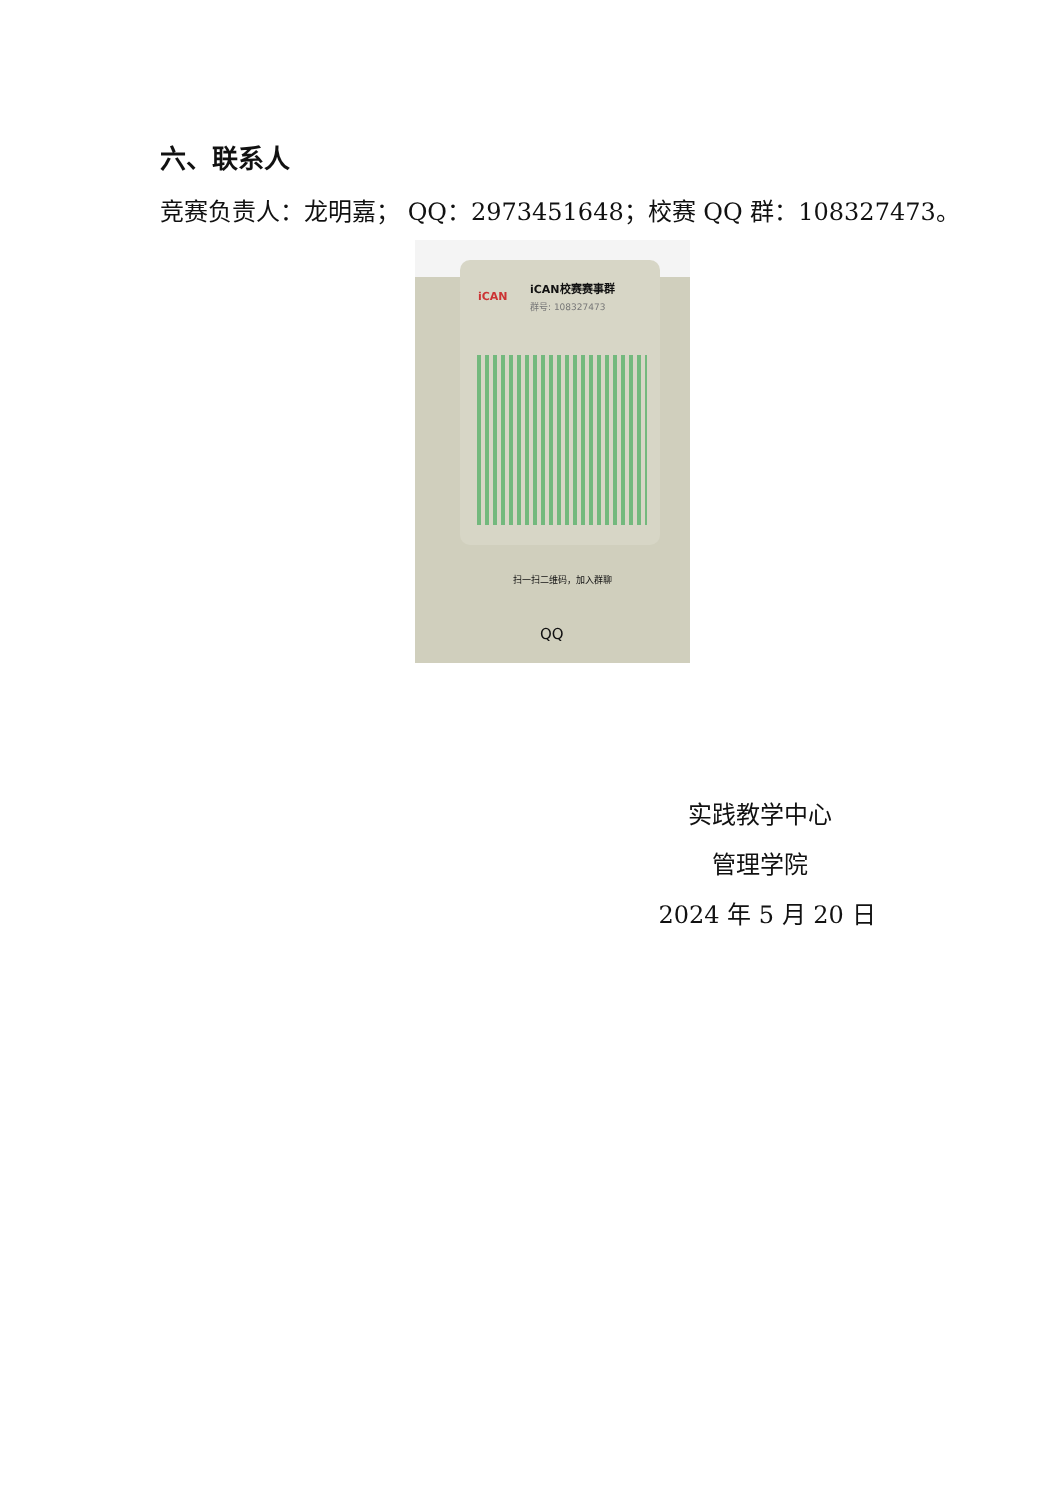六、联系人
竞赛负责人：龙明嘉； QQ：2973451648；校赛 QQ 群：108327473。
iCAN
iCAN校赛赛事群
群号: 108327473
扫一扫二维码，加入群聊
QQ
实践教学中心
管理学院
2024 年 5 月 20 日